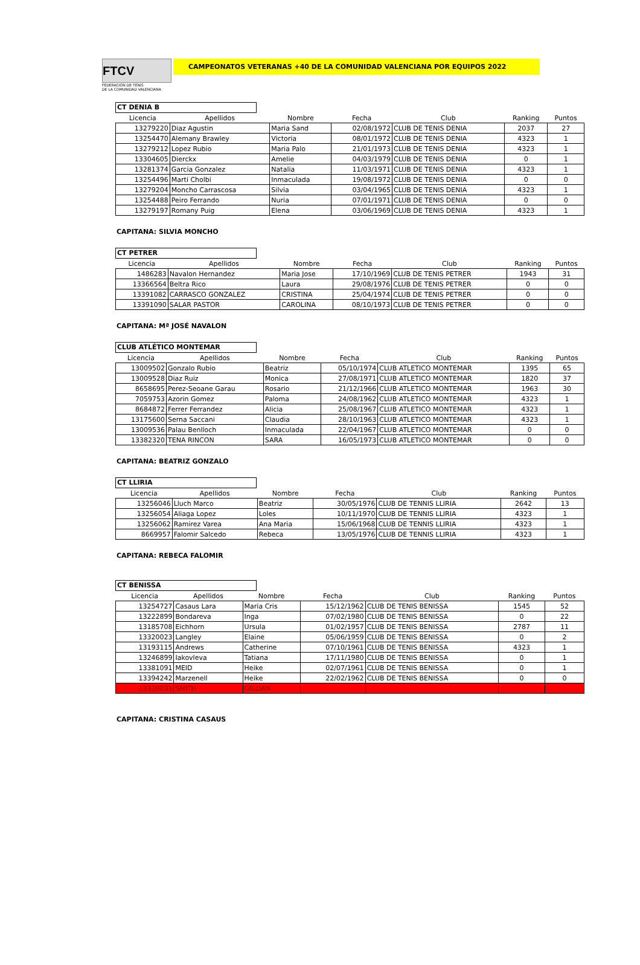FTCV
FEDERACIÓN DE TENIS
DE LA COMUNIDAD VALENCIANA
CAMPEONATOS VETERANAS +40 DE LA COMUNIDAD VALENCIANA POR EQUIPOS 2022
CT DENIA B
| Licencia | Apellidos | Nombre | Fecha | Club | Ranking | Puntos |
| --- | --- | --- | --- | --- | --- | --- |
| 13279220 | Diaz Agustin | Maria Sand | 02/08/1972 | CLUB DE TENIS DENIA | 2037 | 27 |
| 13254470 | Alemany Brawley | Victoria | 08/01/1972 | CLUB DE TENIS DENIA | 4323 | 1 |
| 13279212 | Lopez Rubio | Maria Palo | 21/01/1973 | CLUB DE TENIS DENIA | 4323 | 1 |
| 13304605 | Dierckx | Amelie | 04/03/1979 | CLUB DE TENIS DENIA | 0 | 1 |
| 13281374 | Garcia Gonzalez | Natalia | 11/03/1971 | CLUB DE TENIS DENIA | 4323 | 1 |
| 13254496 | Marti Cholbi | Inmaculada | 19/08/1972 | CLUB DE TENIS DENIA | 0 | 0 |
| 13279204 | Moncho Carrascosa | Silvia | 03/04/1965 | CLUB DE TENIS DENIA | 4323 | 1 |
| 13254488 | Peiro Ferrando | Nuria | 07/01/1971 | CLUB DE TENIS DENIA | 0 | 0 |
| 13279197 | Romany Puig | Elena | 03/06/1969 | CLUB DE TENIS DENIA | 4323 | 1 |
CAPITANA: SILVIA MONCHO
CT PETRER
| Licencia | Apellidos | Nombre | Fecha | Club | Ranking | Puntos |
| --- | --- | --- | --- | --- | --- | --- |
| 1486283 | Navalon Hernandez | Maria Jose | 17/10/1969 | CLUB DE TENIS PETRER | 1943 | 31 |
| 13366564 | Beltra Rico | Laura | 29/08/1976 | CLUB DE TENIS PETRER | 0 | 0 |
| 13391082 | CARRASCO GONZALEZ | CRISTINA | 25/04/1974 | CLUB DE TENIS PETRER | 0 | 0 |
| 13391090 | SALAR PASTOR | CAROLINA | 08/10/1973 | CLUB DE TENIS PETRER | 0 | 0 |
CAPITANA: Mª JOSÉ NAVALON
CLUB ATLÉTICO MONTEMAR
| Licencia | Apellidos | Nombre | Fecha | Club | Ranking | Puntos |
| --- | --- | --- | --- | --- | --- | --- |
| 13009502 | Gonzalo Rubio | Beatriz | 05/10/1974 | CLUB ATLETICO MONTEMAR | 1395 | 65 |
| 13009528 | Diaz Ruiz | Monica | 27/08/1971 | CLUB ATLETICO MONTEMAR | 1820 | 37 |
| 8658695 | Perez-Seoane Garau | Rosario | 21/12/1966 | CLUB ATLETICO MONTEMAR | 1963 | 30 |
| 7059753 | Azorin Gomez | Paloma | 24/08/1962 | CLUB ATLETICO MONTEMAR | 4323 | 1 |
| 8684872 | Ferrer Ferrandez | Alicia | 25/08/1967 | CLUB ATLETICO MONTEMAR | 4323 | 1 |
| 13175600 | Serna Saccani | Claudia | 28/10/1963 | CLUB ATLETICO MONTEMAR | 4323 | 1 |
| 13009536 | Palau Benlloch | Inmaculada | 22/04/1967 | CLUB ATLETICO MONTEMAR | 0 | 0 |
| 13382320 | TENA RINCON | SARA | 16/05/1973 | CLUB ATLETICO MONTEMAR | 0 | 0 |
CAPITANA: BEATRIZ GONZALO
CT LLIRIA
| Licencia | Apellidos | Nombre | Fecha | Club | Ranking | Puntos |
| --- | --- | --- | --- | --- | --- | --- |
| 13256046 | Lluch Marco | Beatriz | 30/05/1976 | CLUB DE TENNIS LLIRIA | 2642 | 13 |
| 13256054 | Aliaga Lopez | Loles | 10/11/1970 | CLUB DE TENNIS LLIRIA | 4323 | 1 |
| 13256062 | Ramirez Varea | Ana Maria | 15/06/1968 | CLUB DE TENNIS LLIRIA | 4323 | 1 |
| 8669957 | Falomir Salcedo | Rebeca | 13/05/1976 | CLUB DE TENNIS LLIRIA | 4323 | 1 |
CAPITANA: REBECA FALOMIR
CT BENISSA
| Licencia | Apellidos | Nombre | Fecha | Club | Ranking | Puntos |
| --- | --- | --- | --- | --- | --- | --- |
| 13254727 | Casaus Lara | Maria Cris | 15/12/1962 | CLUB DE TENIS BENISSA | 1545 | 52 |
| 13222899 | Bondareva | Inga | 07/02/1980 | CLUB DE TENIS BENISSA | 0 | 22 |
| 13185708 | Eichhorn | Ursula | 01/02/1957 | CLUB DE TENIS BENISSA | 2787 | 11 |
| 13320023 | Langley | Elaine | 05/06/1959 | CLUB DE TENIS BENISSA | 0 | 2 |
| 13193115 | Andrews | Catherine | 07/10/1961 | CLUB DE TENIS BENISSA | 4323 | 1 |
| 13246899 | Iakovleva | Tatiana | 17/11/1980 | CLUB DE TENIS BENISSA | 0 | 1 |
| 13381091 | MEID | Heike | 02/07/1961 | CLUB DE TENIS BENISSA | 0 | 1 |
| 13394242 | Marzenell | Heike | 22/02/1962 | CLUB DE TENIS BENISSA | 0 | 0 |
| 13320031 | SMITH | GILLIAN | | | | |
CAPITANA: CRISTINA CASAUS